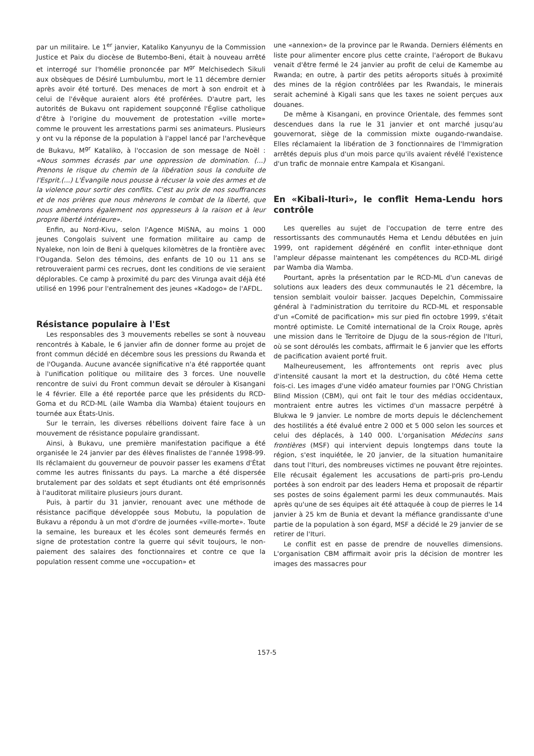par un militaire. Le 1<sup>er</sup> janvier, Kataliko Kanyunyu de la Commission Justice et Paix du diocèse de Butembo-Beni, était à nouveau arrêté et interrogé sur l'homélie prononcée par M<sup>gr</sup> Melchisedech Sikuli aux obsèques de Désiré Lumbulumbu, mort le 11 décembre dernier après avoir été torturé. Des menaces de mort à son endroit et à celui de l'évêque auraient alors été proférées. D'autre part, les autorités de Bukavu ont rapidement soupçonné l'Église catholique d'être à l'origine du mouvement de protestation «ville morte» comme le prouvent les arrestations parmi ses animateurs. Plusieurs y ont vu la réponse de la population à l'appel lancé par l'archevêque de Bukavu, M<sup>gr</sup> Kataliko, à l'occasion de son message de Noël : «Nous sommes écrasés par une oppression de domination. (...) Prenons le risque du chemin de la libération sous la conduite de l'Esprit.(...) L'Évangile nous pousse à récuser la voie des armes et de la violence pour sortir des conflits. C'est au prix de nos souffrances et de nos prières que nous mènerons le combat de la liberté, que nous amènerons également nos oppresseurs à la raison et à leur propre liberté intérieure».
Enfin, au Nord-Kivu, selon l'Agence MiSNA, au moins 1 000 jeunes Congolais suivent une formation militaire au camp de Nyaleke, non loin de Beni à quelques kilomètres de la frontière avec l'Ouganda. Selon des témoins, des enfants de 10 ou 11 ans se retrouveraient parmi ces recrues, dont les conditions de vie seraient déplorables. Ce camp à proximité du parc des Virunga avait déjà été utilisé en 1996 pour l'entraînement des jeunes «Kadogo» de l'AFDL.
Résistance populaire à l'Est
Les responsables des 3 mouvements rebelles se sont à nouveau rencontrés à Kabale, le 6 janvier afin de donner forme au projet de front commun décidé en décembre sous les pressions du Rwanda et de l'Ouganda. Aucune avancée significative n'a été rapportée quant à l'unification politique ou militaire des 3 forces. Une nouvelle rencontre de suivi du Front commun devait se dérouler à Kisangani le 4 février. Elle a été reportée parce que les présidents du RCD-Goma et du RCD-ML (aile Wamba dia Wamba) étaient toujours en tournée aux États-Unis.
Sur le terrain, les diverses rébellions doivent faire face à un mouvement de résistance populaire grandissant.
Ainsi, à Bukavu, une première manifestation pacifique a été organisée le 24 janvier par des élèves finalistes de l'année 1998-99. Ils réclamaient du gouverneur de pouvoir passer les examens d'État comme les autres finissants du pays. La marche a été dispersée brutalement par des soldats et sept étudiants ont été emprisonnés à l'auditorat militaire plusieurs jours durant.
Puis, à partir du 31 janvier, renouant avec une méthode de résistance pacifique développée sous Mobutu, la population de Bukavu a répondu à un mot d'ordre de journées «ville-morte». Toute la semaine, les bureaux et les écoles sont demeurés fermés en signe de protestation contre la guerre qui sévit toujours, le non-paiement des salaires des fonctionnaires et contre ce que la population ressent comme une «occupation» et
une «annexion» de la province par le Rwanda. Derniers éléments en liste pour alimenter encore plus cette crainte, l'aéroport de Bukavu venait d'être fermé le 24 janvier au profit de celui de Kamembe au Rwanda; en outre, à partir des petits aéroports situés à proximité des mines de la région contrôlées par les Rwandais, le minerais serait acheminé à Kigali sans que les taxes ne soient perçues aux douanes.
De même à Kisangani, en province Orientale, des femmes sont descendues dans la rue le 31 janvier et ont marché jusqu'au gouvernorat, siège de la commission mixte ougando-rwandaise. Elles réclamaient la libération de 3 fonctionnaires de l'Immigration arrêtés depuis plus d'un mois parce qu'ils avaient révélé l'existence d'un trafic de monnaie entre Kampala et Kisangani.
En «Kibali-Ituri», le conflit Hema-Lendu hors contrôle
Les querelles au sujet de l'occupation de terre entre des ressortissants des communautés Hema et Lendu débutées en juin 1999, ont rapidement dégénéré en conflit inter-ethnique dont l'ampleur dépasse maintenant les compétences du RCD-ML dirigé par Wamba dia Wamba.
Pourtant, après la présentation par le RCD-ML d'un canevas de solutions aux leaders des deux communautés le 21 décembre, la tension semblait vouloir baisser. Jacques Depelchin, Commissaire général à l'administration du territoire du RCD-ML et responsable d'un «Comité de pacification» mis sur pied fin octobre 1999, s'était montré optimiste. Le Comité international de la Croix Rouge, après une mission dans le Territoire de Djugu de la sous-région de l'Ituri, où se sont déroulés les combats, affirmait le 6 janvier que les efforts de pacification avaient porté fruit.
Malheureusement, les affrontements ont repris avec plus d'intensité causant la mort et la destruction, du côté Hema cette fois-ci. Les images d'une vidéo amateur fournies par l'ONG Christian Blind Mission (CBM), qui ont fait le tour des médias occidentaux, montraient entre autres les victimes d'un massacre perpétré à Blukwa le 9 janvier. Le nombre de morts depuis le déclenchement des hostilités a été évalué entre 2 000 et 5 000 selon les sources et celui des déplacés, à 140 000. L'organisation Médecins sans frontières (MSF) qui intervient depuis longtemps dans toute la région, s'est inquiétée, le 20 janvier, de la situation humanitaire dans tout l'Ituri, des nombreuses victimes ne pouvant être rejointes. Elle récusait également les accusations de parti-pris pro-Lendu portées à son endroit par des leaders Hema et proposait de répartir ses postes de soins également parmi les deux communautés. Mais après qu'une de ses équipes ait été attaquée à coup de pierres le 14 janvier à 25 km de Bunia et devant la méfiance grandissante d'une partie de la population à son égard, MSF a décidé le 29 janvier de se retirer de l'Ituri.
Le conflit est en passe de prendre de nouvelles dimensions. L'organisation CBM affirmait avoir pris la décision de montrer les images des massacres pour
157-5